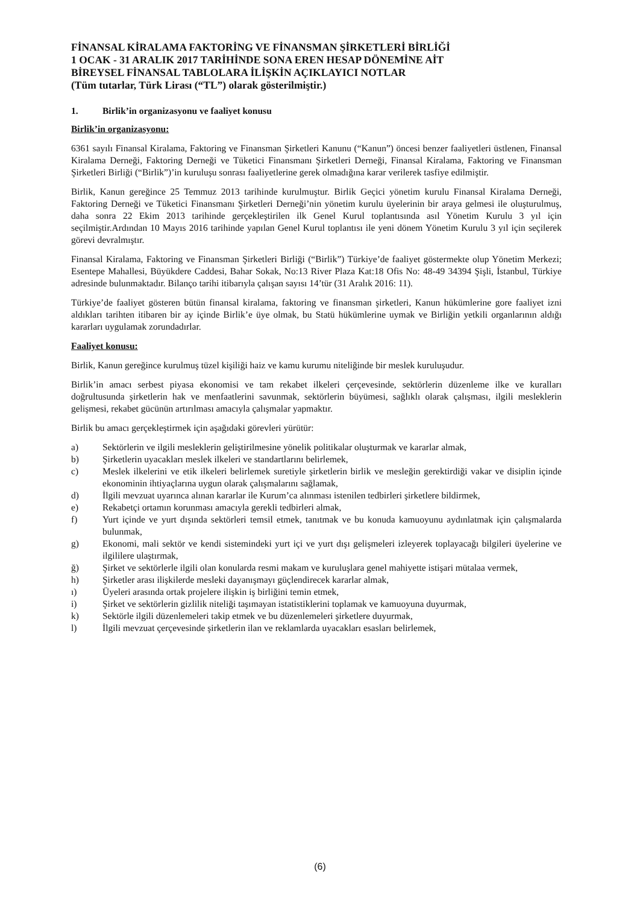FİNANSAL KİRALAMA FAKTORİNG VE FİNANSMAN ŞİRKETLERİ BİRLİĞİ
1 OCAK - 31 ARALIK 2017 TARİHİNDE SONA EREN HESAP DÖNEMİNE AİT
BİREYSEL FİNANSAL TABLOLARA İLİŞKİN AÇIKLAYICI NOTLAR
(Tüm tutarlar, Türk Lirası (“TL”) olarak gösterilmiştir.)
1. Birlik’in organizasyonu ve faaliyet konusu
Birlik’in organizasyonu:
6361 sayılı Finansal Kiralama, Faktoring ve Finansman Şirketleri Kanunu (“Kanun”) öncesi benzer faaliyetleri üstlenen, Finansal Kiralama Derneği, Faktoring Derneği ve Tüketici Finansmanı Şirketleri Derneği, Finansal Kiralama, Faktoring ve Finansman Şirketleri Birliği (“Birlik”)’in kuruluşu sonrası faaliyetlerine gerek olmadığına karar verilerek tasfiye edilmiştir.
Birlik, Kanun gereğince 25 Temmuz 2013 tarihinde kurulmuştur. Birlik Geçici yönetim kurulu Finansal Kiralama Derneği, Faktoring Derneği ve Tüketici Finansmanı Şirketleri Derneği’nin yönetim kurulu üyelerinin bir araya gelmesi ile oluşturulmuş, daha sonra 22 Ekim 2013 tarihinde gerçekleştirilen ilk Genel Kurul toplantısında asıl Yönetim Kurulu 3 yıl için seçilmiştir.Ardından 10 Mayıs 2016 tarihinde yapılan Genel Kurul toplantısı ile yeni dönem Yönetim Kurulu 3 yıl için seçilerek görevi devralmıştır.
Finansal Kiralama, Faktoring ve Finansman Şirketleri Birliği (“Birlik”) Türkiye’de faaliyet göstermekte olup Yönetim Merkezi; Esentepe Mahallesi, Büyükdere Caddesi, Bahar Sokak, No:13 River Plaza Kat:18 Ofis No: 48-49 34394 Şişli, İstanbul, Türkiye adresinde bulunmaktadır. Bilanço tarihi itibarıyla çalışan sayısı 14’tür (31 Aralık 2016: 11).
Türkiye’de faaliyet gösteren bütün finansal kiralama, faktoring ve finansman şirketleri, Kanun hükümlerine gore faaliyet izni aldıkları tarihten itibaren bir ay içinde Birlik’e üye olmak, bu Statü hükümlerine uymak ve Birliğin yetkili organlarının aldığı kararları uygulamak zorundadırlar.
Faaliyet konusu:
Birlik, Kanun gereğince kurulmuş tüzel kişiliği haiz ve kamu kurumu niteliğinde bir meslek kuruluşudur.
Birlik’in amacı serbest piyasa ekonomisi ve tam rekabet ilkeleri çerçevesinde, sektörlerin düzenleme ilke ve kuralları doğrultusunda şirketlerin hak ve menfaatlerini savunmak, sektörlerin büyümesi, sağlıklı olarak çalışması, ilgili mesleklerin gelişmesi, rekabet gücünün artırılması amacıyla çalışmalar yapmaktır.
Birlik bu amacı gerçekleştirmek için aşağıdaki görevleri yürütür:
a) Sektörlerin ve ilgili mesleklerin geliştirilmesine yönelik politikalar oluşturmak ve kararlar almak,
b) Şirketlerin uyacakları meslek ilkeleri ve standartlarını belirlemek,
c) Meslek ilkelerini ve etik ilkeleri belirlemek suretiyle şirketlerin birlik ve mesleğin gerektirdiği vakar ve disiplin içinde ekonominin ihtiyaçlarına uygun olarak çalışmalarını sağlamak,
d) İlgili mevzuat uyarınca alınan kararlar ile Kurum’ca alınması istenilen tedbirleri şirketlere bildirmek,
e) Rekabetçi ortamın korunması amacıyla gerekli tedbirleri almak,
f) Yurt içinde ve yurt dışında sektörleri temsil etmek, tanıtmak ve bu konuda kamuoyunu aydınlatmak için çalışmalarda bulunmak,
g) Ekonomi, mali sektör ve kendi sistemindeki yurt içi ve yurt dışı gelişmeleri izleyerek toplayacağı bilgileri üyelerine ve ilgililere ulaştırmak,
ğ) Şirket ve sektörlerle ilgili olan konularda resmi makam ve kuruluşlara genel mahiyette istişari mütalaa vermek,
h) Şirketler arası ilişkilerde mesleki dayanışmayı güçlendirecek kararlar almak,
ı) Üyeleri arasında ortak projelere ilişkin iş birliğini temin etmek,
i) Şirket ve sektörlerin gizlilik niteliği taşımayan istatistiklerini toplamak ve kamuoyuna duyurmak,
k) Sektörle ilgili düzenlemeleri takip etmek ve bu düzenlemeleri şirketlere duyurmak,
l) İlgili mevzuat çerçevesinde şirketlerin ilan ve reklamlarda uyacakları esasları belirlemek,
(6)